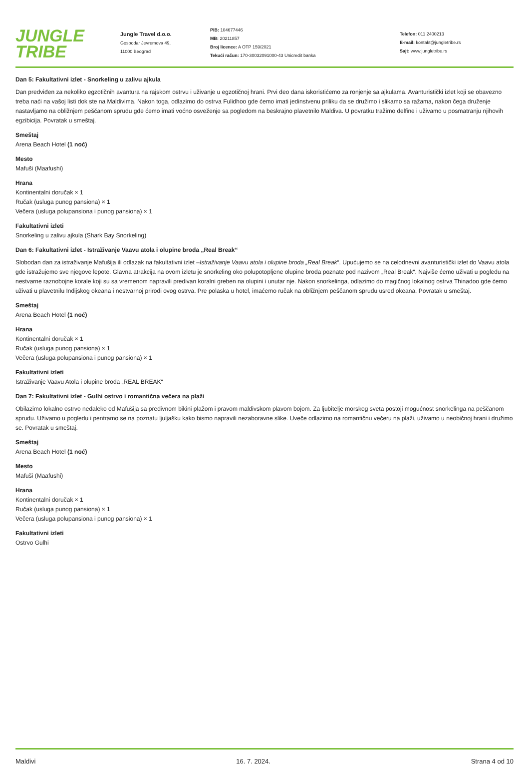JUNGLE
TRIBE
Jungle Travel d.o.o.
Gospodar Jevremova 49,
11000 Beograd
PIB: 104677446
MB: 20211857
Broj licence: A OTP 159/2021
Tekući račun: 170-30032091000-43 Unicredit banka
Telefon: 011 2400213
E-mail: kontakt@jungletribe.rs
Sajt: www.jungletribe.rs
Dan 5: Fakultativni izlet - Snorkeling u zalivu ajkula
Dan predviđen za nekoliko egzotičnih avantura na rajskom ostrvu i uživanje u egzotičnoj hrani. Prvi deo dana iskoristićemo za ronjenje sa ajkulama. Avanturistički izlet koji se obavezno treba naći na vašoj listi dok ste na Maldivima. Nakon toga, odlazimo do ostrva Fulidhoo gde ćemo imati jedinstvenu priliku da se družimo i slikamo sa ražama, nakon čega druženje nastavljamo na obližnjem peščanom sprudu gde ćemo imati voćno osveženje sa pogledom na beskrajno plavetnilo Maldiva. U povratku tražimo delfine i uživamo u posmatranju njihovih egzibicija. Povratak u smeštaj.
Smeštaj
Arena Beach Hotel (1 noć)
Mesto
Mafuši (Maafushi)
Hrana
Kontinentalni doručak × 1
Ručak (usluga punog pansiona) × 1
Večera (usluga polupansiona i punog pansiona) × 1
Fakultativni izleti
Snorkeling u zalivu ajkula (Shark Bay Snorkeling)
Dan 6: Fakultativni izlet - Istraživanje Vaavu atola i olupine broda „Real Break“
Slobodan dan za istraživanje Mafušija ili odlazak na fakultativni izlet –Istraživanje Vaavu atola i olupine broda „Real Break“. Upućujemo se na celodnevni avanturistički izlet do Vaavu atola gde istražujemo sve njegove lepote. Glavna atrakcija na ovom izletu je snorkeling oko polupotopljene olupine broda poznate pod nazivom „Real Break“. Najviše ćemo uživati u pogledu na nestvarne raznobojne korale koji su sa vremenom napravili predivan koralni greben na olupini i unutar nje. Nakon snorkelinga, odlazimo do magičnog lokalnog ostrva Thinadoo gde ćemo uživati u plavetnilu Indijskog okeana i nestvarnoj prirodi ovog ostrva. Pre polaska u hotel, imaćemo ručak na obližnjem peščanom sprudu usred okeana. Povratak u smeštaj.
Smeštaj
Arena Beach Hotel (1 noć)
Hrana
Kontinentalni doručak × 1
Ručak (usluga punog pansiona) × 1
Večera (usluga polupansiona i punog pansiona) × 1
Fakultativni izleti
Istraživanje Vaavu Atola i olupine broda „REAL BREAK“
Dan 7: Fakultativni izlet - Gulhi ostrvo i romantična večera na plaži
Obilazimo lokalno ostrvo nedaleko od Mafušija sa predivnom bikini plažom i pravom maldivskom plavom bojom. Za ljubitelje morskog sveta postoji mogućnost snorkelinga na peščanom sprudu. Uživamo u pogledu i pentramo se na poznatu ljuljašku kako bismo napravili nezaboravne slike. Uveče odlazimo na romantičnu večeru na plaži, uživamo u neobičnoj hrani i družimo se. Povratak u smeštaj.
Smeštaj
Arena Beach Hotel (1 noć)
Mesto
Mafuši (Maafushi)
Hrana
Kontinentalni doručak × 1
Ručak (usluga punog pansiona) × 1
Večera (usluga polupansiona i punog pansiona) × 1
Fakultativni izleti
Ostrvo Gulhi
Maldivi 16. 7. 2024. Strana 4 od 10